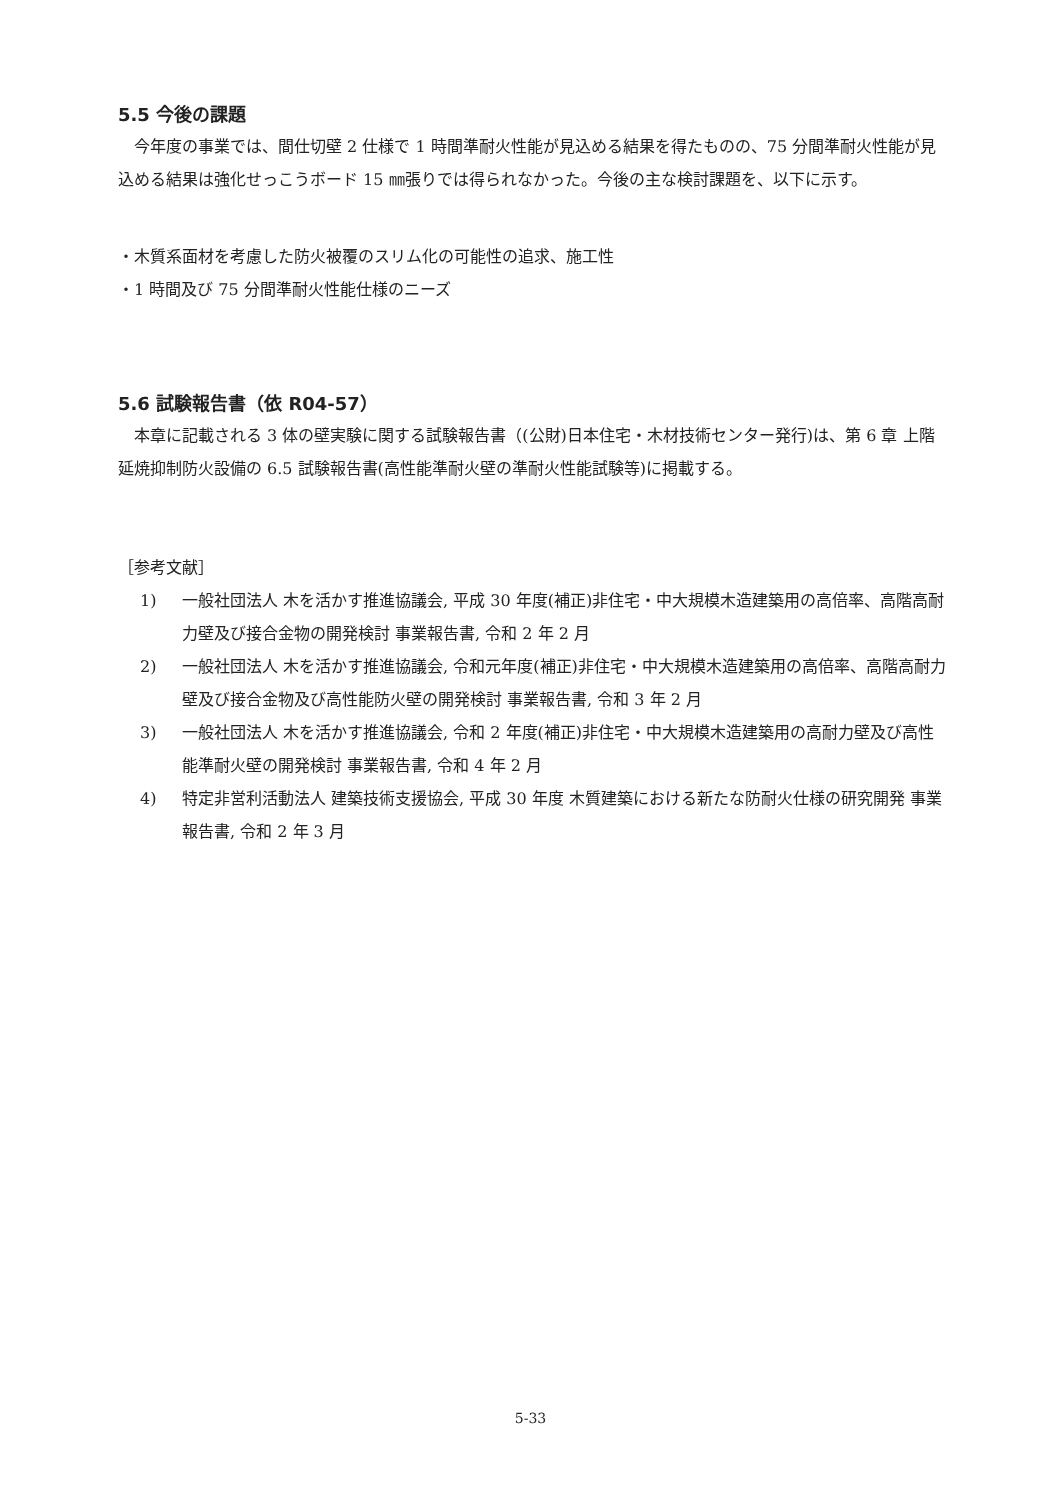5.5 今後の課題
今年度の事業では、間仕切壁 2 仕様で 1 時間準耐火性能が見込める結果を得たものの、75 分間準耐火性能が見込める結果は強化せっこうボード 15 ㎜張りでは得られなかった。今後の主な検討課題を、以下に示す。
・木質系面材を考慮した防火被覆のスリム化の可能性の追求、施工性
・1 時間及び 75 分間準耐火性能仕様のニーズ
5.6 試験報告書（依 R04-57）
本章に記載される 3 体の壁実験に関する試験報告書（(公財)日本住宅・木材技術センター発行)は、第 6 章 上階延焼抑制防火設備の 6.5 試験報告書(高性能準耐火壁の準耐火性能試験等)に掲載する。
［参考文献］
1) 一般社団法人 木を活かす推進協議会, 平成 30 年度(補正)非住宅・中大規模木造建築用の高倍率、高階高耐力壁及び接合金物の開発検討 事業報告書, 令和 2 年 2 月
2) 一般社団法人 木を活かす推進協議会, 令和元年度(補正)非住宅・中大規模木造建築用の高倍率、高階高耐力壁及び接合金物及び高性能防火壁の開発検討 事業報告書, 令和 3 年 2 月
3) 一般社団法人 木を活かす推進協議会, 令和 2 年度(補正)非住宅・中大規模木造建築用の高耐力壁及び高性能準耐火壁の開発検討 事業報告書, 令和 4 年 2 月
4) 特定非営利活動法人 建築技術支援協会, 平成 30 年度 木質建築における新たな防耐火仕様の研究開発 事業報告書, 令和 2 年 3 月
5-33